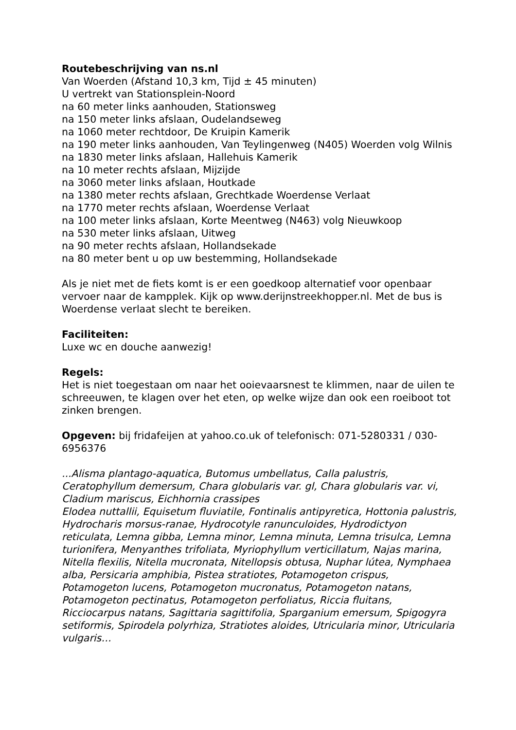Routebeschrijving van ns.nl
Van Woerden (Afstand 10,3 km, Tijd ± 45 minuten)
U vertrekt van Stationsplein-Noord
na 60 meter links aanhouden, Stationsweg
na 150 meter links afslaan, Oudelandseweg
na 1060 meter rechtdoor, De Kruipin Kamerik
na 190 meter links aanhouden, Van Teylingenweg (N405) Woerden volg Wilnis
na 1830 meter links afslaan, Hallehuis Kamerik
na 10 meter rechts afslaan, Mijzijde
na 3060 meter links afslaan, Houtkade
na 1380 meter rechts afslaan, Grechtkade Woerdense Verlaat
na 1770 meter rechts afslaan, Woerdense Verlaat
na 100 meter links afslaan, Korte Meentweg (N463) volg Nieuwkoop
na 530 meter links afslaan, Uitweg
na 90 meter rechts afslaan, Hollandsekade
na 80 meter bent u op uw bestemming, Hollandsekade
Als je niet met de fiets komt is er een goedkoop alternatief voor openbaar vervoer naar de kampplek. Kijk op www.derijnstreekhopper.nl. Met de bus is Woerdense verlaat slecht te bereiken.
Faciliteiten:
Luxe wc en douche aanwezig!
Regels:
Het is niet toegestaan om naar het ooievaarsnest te klimmen, naar de uilen te schreeuwen, te klagen over het eten, op welke wijze dan ook een roeiboot tot zinken brengen.
Opgeven: bij fridafeijen at yahoo.co.uk of telefonisch: 071-5280331 / 030-6956376
...Alisma plantago-aquatica, Butomus umbellatus, Calla palustris, Ceratophyllum demersum, Chara globularis var. gl, Chara globularis var. vi, Cladium mariscus, Eichhornia crassipes
Elodea nuttallii, Equisetum fluviatile, Fontinalis antipyretica, Hottonia palustris, Hydrocharis morsus-ranae, Hydrocotyle ranunculoides, Hydrodictyon reticulata, Lemna gibba, Lemna minor, Lemna minuta, Lemna trisulca, Lemna turionifera, Menyanthes trifoliata, Myriophyllum verticillatum, Najas marina, Nitella flexilis, Nitella mucronata, Nitellopsis obtusa, Nuphar lútea, Nymphaea alba, Persicaria amphibia, Pistea stratiotes, Potamogeton crispus, Potamogeton lucens, Potamogeton mucronatus, Potamogeton natans, Potamogeton pectinatus, Potamogeton perfoliatus, Riccia fluitans, Ricciocarpus natans, Sagittaria sagittifolia, Sparganium emersum, Spigogyra setiformis, Spirodela polyrhiza, Stratiotes aloides, Utricularia minor, Utricularia vulgaris…